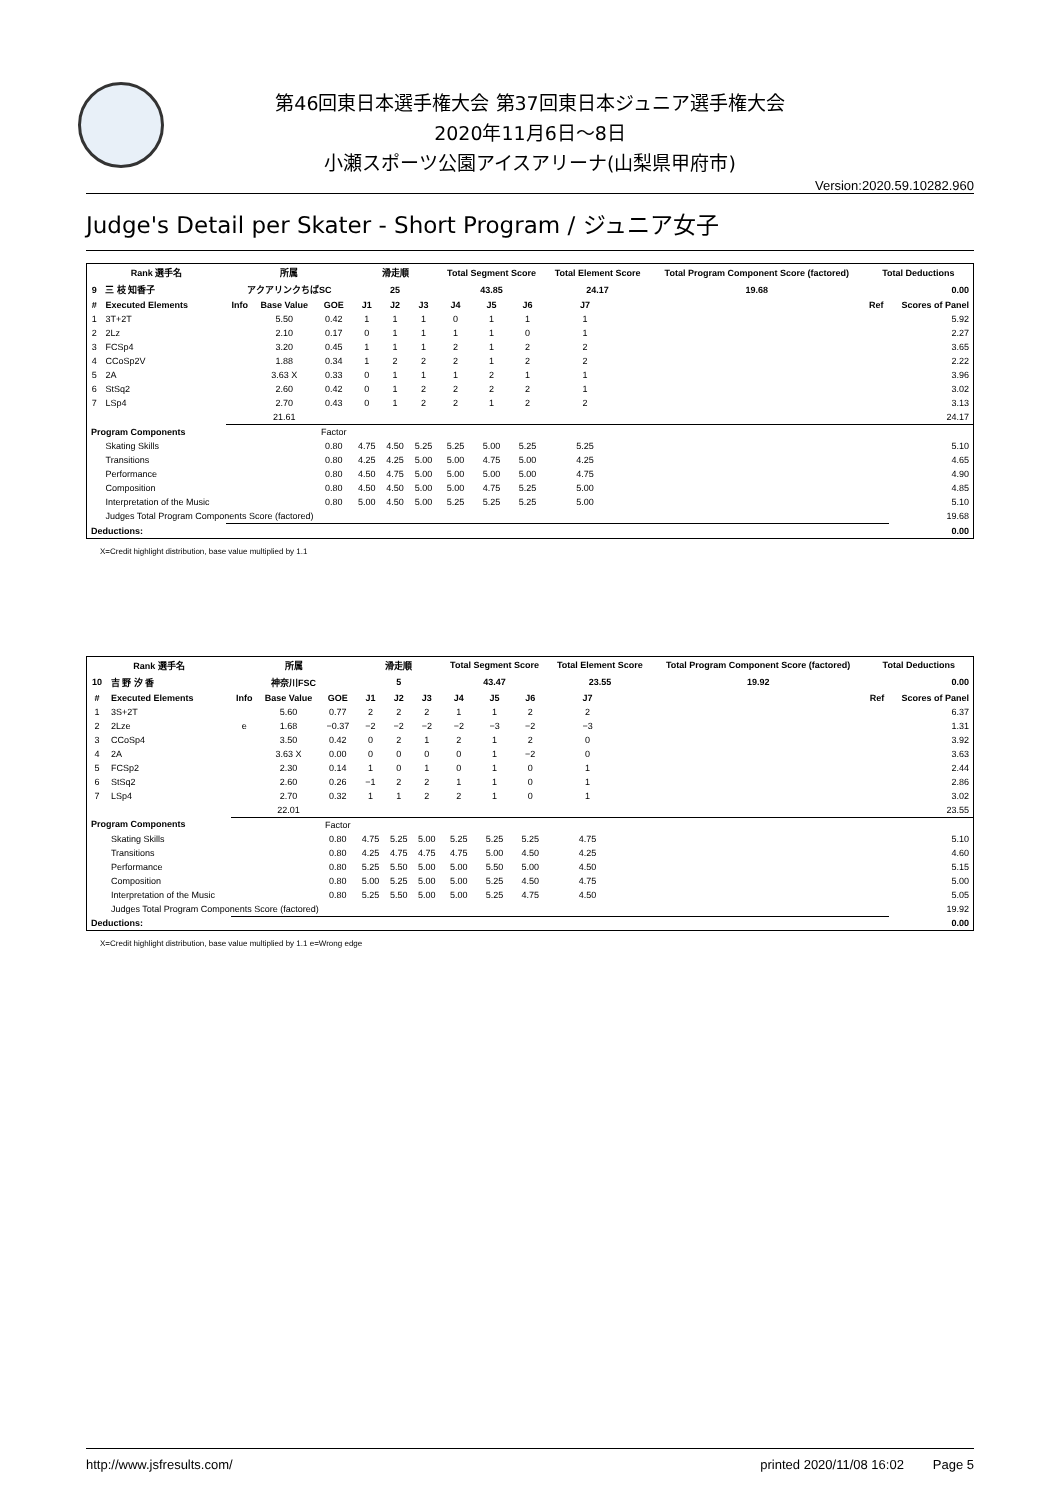第46回東日本選手権大会 第37回東日本ジュニア選手権大会
2020年11月6日～8日
小瀬スポーツ公園アイスアリーナ(山梨県甲府市)
Version:2020.59.10282.960
Judge's Detail per Skater - Short Program / ジュニア女子
| Rank 選手名 | | 所属 | | | 滑走順 | | | Total Segment Score | | | Total Element Score | | Total Program Component Score (factored) | | Total Deductions | |
| --- | --- | --- | --- | --- | --- | --- | --- | --- | --- | --- | --- | --- | --- | --- | --- | --- |
| 9 | 三 枝 知香子 | アクアリンクちばSC | | | 25 | | | 43.85 | | | 24.17 | | 19.68 | | 0.00 | |
| # | Executed Elements | Info | Base Value | GOE | J1 | J2 | J3 | J4 | J5 | J6 | J7 | | | | Ref | Scores of Panel |
| 1 | 3T+2T | | 5.50 | 0.42 | 1 | 1 | 1 | 0 | 1 | 1 | 1 | | | | | 5.92 |
| 2 | 2Lz | | 2.10 | 0.17 | 0 | 1 | 1 | 1 | 1 | 0 | 1 | | | | | 2.27 |
| 3 | FCSp4 | | 3.20 | 0.45 | 1 | 1 | 1 | 2 | 1 | 2 | 2 | | | | | 3.65 |
| 4 | CCoSp2V | | 1.88 | 0.34 | 1 | 2 | 2 | 2 | 1 | 2 | 2 | | | | | 2.22 |
| 5 | 2A | | 3.63 X | 0.33 | 0 | 1 | 1 | 1 | 2 | 1 | 1 | | | | | 3.96 |
| 6 | StSq2 | | 2.60 | 0.42 | 0 | 1 | 2 | 2 | 2 | 2 | 1 | | | | | 3.02 |
| 7 | LSp4 | | 2.70 | 0.43 | 0 | 1 | 2 | 2 | 1 | 2 | 2 | | | | | 3.13 |
| | | | 21.61 | | | | | | | | | | | | | 24.17 |
| Program Components | | | | Factor | | | | | | | | | | | | |
| | Skating Skills | | | 0.80 | 4.75 | 4.50 | 5.25 | 5.25 | 5.00 | 5.25 | 5.25 | | | | | 5.10 |
| | Transitions | | | 0.80 | 4.25 | 4.25 | 5.00 | 5.00 | 4.75 | 5.00 | 4.25 | | | | | 4.65 |
| | Performance | | | 0.80 | 4.50 | 4.75 | 5.00 | 5.00 | 5.00 | 5.00 | 4.75 | | | | | 4.90 |
| | Composition | | | 0.80 | 4.50 | 4.50 | 5.00 | 5.00 | 4.75 | 5.25 | 5.00 | | | | | 4.85 |
| | Interpretation of the Music | | | 0.80 | 5.00 | 4.50 | 5.00 | 5.25 | 5.25 | 5.25 | 5.00 | | | | | 5.10 |
| | Judges Total Program Components Score (factored) | | | | | | | | | | | | | | | 19.68 |
| Deductions: | | | | | | | | | | | | | | | | 0.00 |
X=Credit highlight distribution, base value multiplied by 1.1
| Rank 選手名 | | 所属 | | | 滑走順 | | | Total Segment Score | | | Total Element Score | | Total Program Component Score (factored) | | Total Deductions | |
| --- | --- | --- | --- | --- | --- | --- | --- | --- | --- | --- | --- | --- | --- | --- | --- | --- |
| 10 | 吉 野 汐 香 | 神奈川FSC | | | 5 | | | 43.47 | | | 23.55 | | 19.92 | | 0.00 | |
| # | Executed Elements | Info | Base Value | GOE | J1 | J2 | J3 | J4 | J5 | J6 | J7 | | | | Ref | Scores of Panel |
| 1 | 3S+2T | | 5.60 | 0.77 | 2 | 2 | 2 | 1 | 1 | 2 | 2 | | | | | 6.37 |
| 2 | 2Lze | e | 1.68 | −0.37 | −2 | −2 | −2 | −2 | −3 | −2 | −3 | | | | | 1.31 |
| 3 | CCoSp4 | | 3.50 | 0.42 | 0 | 2 | 1 | 2 | 1 | 2 | 0 | | | | | 3.92 |
| 4 | 2A | | 3.63 X | 0.00 | 0 | 0 | 0 | 0 | 1 | −2 | 0 | | | | | 3.63 |
| 5 | FCSp2 | | 2.30 | 0.14 | 1 | 0 | 1 | 0 | 1 | 0 | 1 | | | | | 2.44 |
| 6 | StSq2 | | 2.60 | 0.26 | −1 | 2 | 2 | 1 | 1 | 0 | 1 | | | | | 2.86 |
| 7 | LSp4 | | 2.70 | 0.32 | 1 | 1 | 2 | 2 | 1 | 0 | 1 | | | | | 3.02 |
| | | | 22.01 | | | | | | | | | | | | | 23.55 |
| Program Components | | | | Factor | | | | | | | | | | | | |
| | Skating Skills | | | 0.80 | 4.75 | 5.25 | 5.00 | 5.25 | 5.25 | 5.25 | 4.75 | | | | | 5.10 |
| | Transitions | | | 0.80 | 4.25 | 4.75 | 4.75 | 4.75 | 5.00 | 4.50 | 4.25 | | | | | 4.60 |
| | Performance | | | 0.80 | 5.25 | 5.50 | 5.00 | 5.00 | 5.50 | 5.00 | 4.50 | | | | | 5.15 |
| | Composition | | | 0.80 | 5.00 | 5.25 | 5.00 | 5.00 | 5.25 | 4.50 | 4.75 | | | | | 5.00 |
| | Interpretation of the Music | | | 0.80 | 5.25 | 5.50 | 5.00 | 5.00 | 5.25 | 4.75 | 4.50 | | | | | 5.05 |
| | Judges Total Program Components Score (factored) | | | | | | | | | | | | | | | 19.92 |
| Deductions: | | | | | | | | | | | | | | | | 0.00 |
X=Credit highlight distribution, base value multiplied by 1.1 e=Wrong edge
http://www.jsfresults.com/ printed 2020/11/08 16:02 Page 5